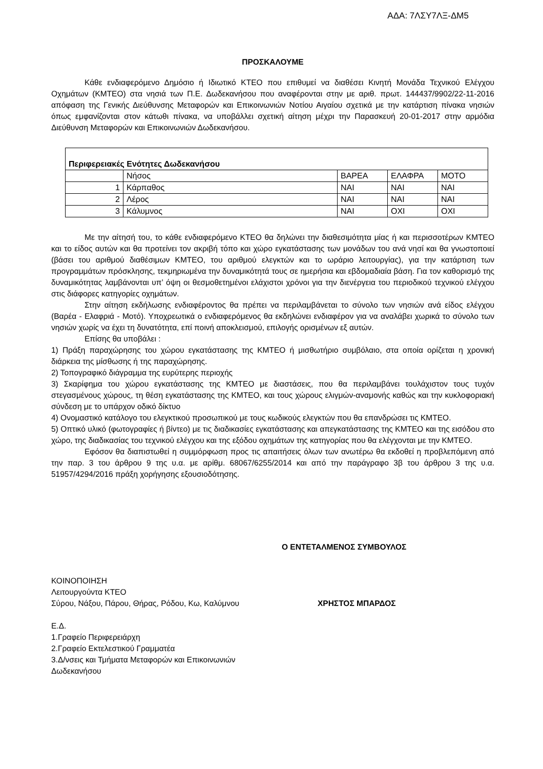ΑΔΑ: 7ΛΣΥ7ΛΞ-ΔΜ5
ΠΡΟΣΚΑΛΟΥΜΕ
Κάθε ενδιαφερόμενο Δημόσιο ή Ιδιωτικό ΚΤΕΟ που επιθυμεί να διαθέσει Κινητή Μονάδα Τεχνικού Ελέγχου Οχημάτων (ΚΜΤΕΟ) στα νησιά των Π.Ε. Δωδεκανήσου που αναφέρονται στην με αριθ. πρωτ. 144437/9902/22-11-2016 απόφαση της Γενικής Διεύθυνσης Μεταφορών και Επικοινωνιών Νοτίου Αιγαίου σχετικά με την κατάρτιση πίνακα νησιών όπως εμφανίζονται στον κάτωθι πίνακα, να υποβάλλει σχετική αίτηση μέχρι την Παρασκευή 20-01-2017 στην αρμόδια Διεύθυνση Μεταφορών και Επικοινωνιών Δωδεκανήσου.
| Περιφερειακές Ενότητες Δωδεκανήσου | | | | |
| | Νήσος | ΒΑΡΕΑ | ΕΛΑΦΡΑ | ΜΟΤΟ |
| 1 | Κάρπαθος | ΝΑΙ | ΝΑΙ | ΝΑΙ |
| 2 | Λέρος | ΝΑΙ | ΝΑΙ | ΝΑΙ |
| 3 | Κάλυμνος | ΝΑΙ | ΟΧΙ | ΟΧΙ |
Με την αίτησή του, το κάθε ενδιαφερόμενο ΚΤΕΟ θα δηλώνει την διαθεσιμότητα μίας ή και περισσοτέρων ΚΜΤΕΟ και το είδος αυτών και θα προτείνει τον ακριβή τόπο και χώρο εγκατάστασης των μονάδων του ανά νησί και θα γνωστοποιεί (βάσει του αριθμού διαθέσιμων ΚΜΤΕΟ, του αριθμού ελεγκτών και το ωράριο λειτουργίας), για την κατάρτιση των προγραμμάτων πρόσκλησης, τεκμηριωμένα την δυναμικότητά τους σε ημερήσια και εβδομαδιαία βάση. Για τον καθορισμό της δυναμικότητας λαμβάνονται υπ’ όψη οι θεσμοθετημένοι ελάχιστοι χρόνοι για την διενέργεια του περιοδικού τεχνικού ελέγχου στις διάφορες κατηγορίες οχημάτων.
Στην αίτηση εκδήλωσης ενδιαφέροντος θα πρέπει να περιλαμβάνεται το σύνολο των νησιών ανά είδος ελέγχου (Βαρέα - Ελαφριά - Μοτό). Υποχρεωτικά ο ενδιαφερόμενος θα εκδηλώνει ενδιαφέρον για να αναλάβει χωρικά το σύνολο των νησιών χωρίς να έχει τη δυνατότητα, επί ποινή αποκλεισμού, επιλογής ορισμένων εξ αυτών.
Επίσης θα υποβάλει :
1) Πράξη παραχώρησης του χώρου εγκατάστασης της ΚΜΤΕΟ ή μισθωτήριο συμβόλαιο, στα οποία ορίζεται η χρονική διάρκεια της μίσθωσης ή της παραχώρησης.
2) Τοπογραφικό διάγραμμα της ευρύτερης περιοχής
3) Σκαρίφημα του χώρου εγκατάστασης της ΚΜΤΕΟ με διαστάσεις, που θα περιλαμβάνει τουλάχιστον τους τυχόν στεγασμένους χώρους, τη θέση εγκατάστασης της ΚΜΤΕΟ, και τους χώρους ελιγμών-αναμονής καθώς και την κυκλοφοριακή σύνδεση με το υπάρχον οδικό δίκτυο
4) Ονομαστικό κατάλογο του ελεγκτικού προσωπικού με τους κωδικούς ελεγκτών που θα επανδρώσει τις ΚΜΤΕΟ.
5) Οπτικό υλικό (φωτογραφίες ή βίντεο) με τις διαδικασίες εγκατάστασης και απεγκατάστασης της ΚΜΤΕΟ και της εισόδου στο χώρο, της διαδικασίας του τεχνικού ελέγχου και της εξόδου οχημάτων της κατηγορίας που θα ελέγχονται με την ΚΜΤΕΟ.
Εφόσον θα διαπιστωθεί η συμμόρφωση προς τις απαιτήσεις όλων των ανωτέρω θα εκδοθεί η προβλεπόμενη από την παρ. 3 του άρθρου 9 της υ.α. με αρίθμ. 68067/6255/2014 και από την παράγραφο 3β του άρθρου 3 της υ.α. 51957/4294/2016 πράξη χορήγησης εξουσιοδότησης.
Ο ΕΝΤΕΤΑΛΜΕΝΟΣ ΣΥΜΒΟΥΛΟΣ
ΚΟΙΝΟΠΟΙΗΣΗ
Λειτουργούντα ΚΤΕΟ
Σύρου, Νάξου, Πάρου, Θήρας, Ρόδου, Κω, Καλύμνου ΧΡΗΣΤΟΣ ΜΠΑΡΔΟΣ
Ε.Δ.
1.Γραφείο Περιφερειάρχη
2.Γραφείο Εκτελεστικού Γραμματέα
3.Δ/νσεις και Τμήματα Μεταφορών και Επικοινωνιών
Δωδεκανήσου